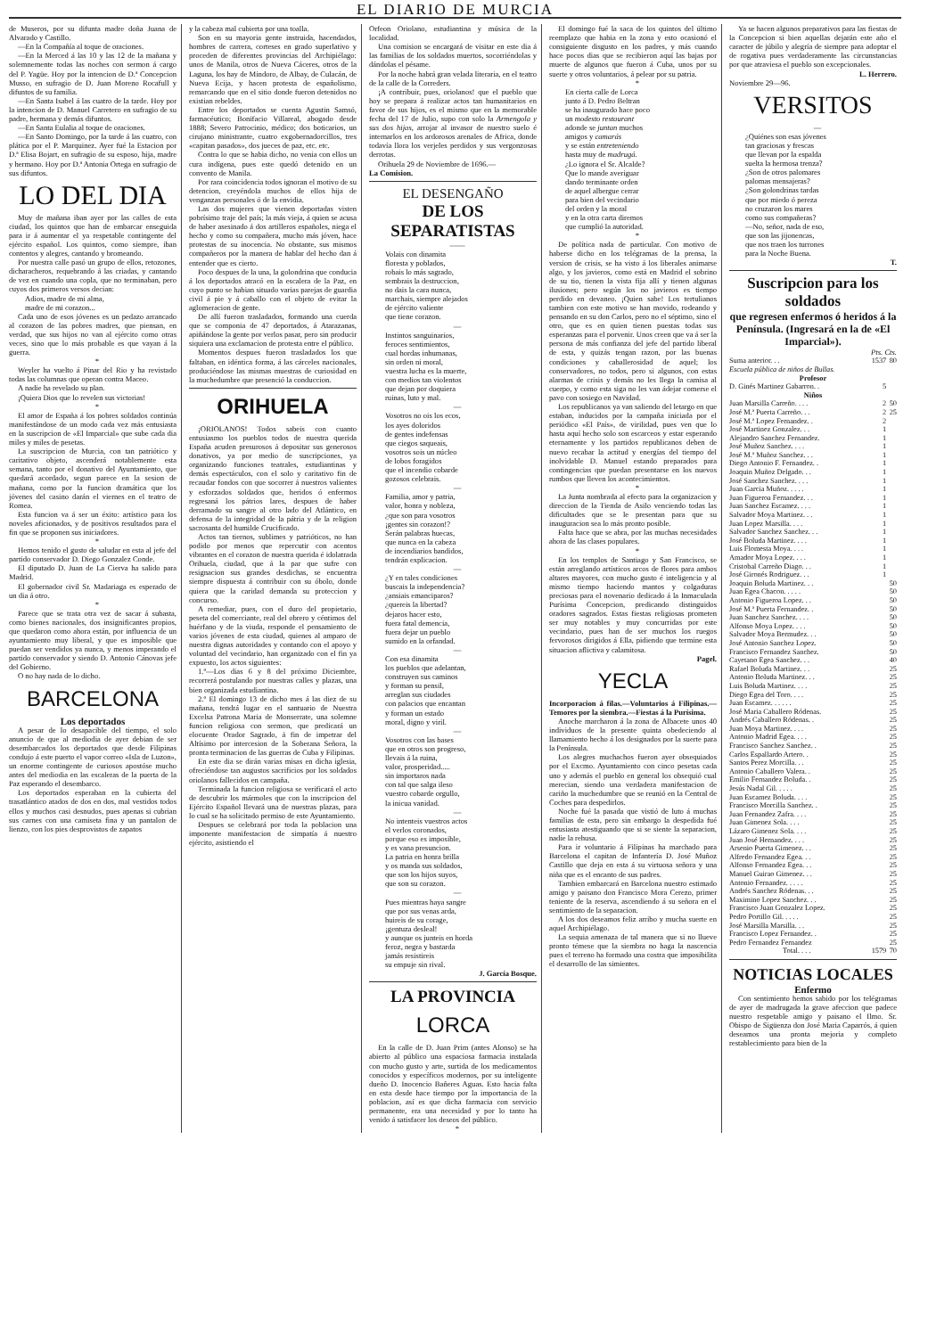EL DIARIO DE MURCIA
de Museros, por su difunta madre doña Juana de Alvarado y Castillo.
—En la Compañía al toque de oraciones.
—En la Merced á las 10 y las 12 de la mañana y solemnemente todas las noches con sermon á cargo del P. Yagüe. Hoy por la intencion de D.ª Concepcion Musso, en sufragio de D. Juan Moreno Rocafull y difuntos de su familia.
—En Santa Isabel á las cuatro de la tarde. Hoy por la intencion de D. Manuel Carretero en sufragio de su padre, hermana y demás difuntos.
—En Santa Eulalia al toque de oraciones.
—En Santo Domingo, por la tarde á las cuatro, con plática por el P. Marquinez. Ayer fué la Estacion por D.ª Elisa Bojart, en sufragio de su esposo, hija, madre y hermano. Hoy por D.ª Antonia Ortega en sufragio de sus difuntos.
LO DEL DIA
Muy de mañana iban ayer por las calles de esta ciudad, los quintos que han de embarcar enseguida para ir á aumentar el ya respetable contingente del ejército español. Los quintos, como siempre, iban contentos y alegres, cantando y bromeando.
Por nuestra calle pasó un grupo de ellos, retozones, dicharacheros, requebrando á las criadas, y cantando de vez en cuando una copla, que no terminaban, pero cuyos dos primeros versos decian:
Adios, madre de mi alma,
madre de mi corazon...
Cada uno de esos jóvenes es un pedazo arrancado al corazon de las pobres madres, que piensan, en verdad, que sus hijos no van al ejército como otras veces, sino que lo más probable es que vayan á la guerra.
*
Weyler ha vuelto á Pinar del Rio y ha revistado todas las columnas que operan contra Maceo.
A nadie ha revelado su plan.
¡Quiera Dios que lo revelen sus victorias!
*
El amor de España á los pobres soldados continúa manifestándose de un modo cada vez más entusiasta en la suscripcion de «El Imparcial» que sube cada dia miles y miles de pesetas.
La suscripcion de Murcia, con tan patriótico y caritativo objeto, ascenderá notablemente esta semana, tanto por el donativo del Ayuntamiento, que quedará acordado, segun parece en la sesion de mañana, como por la funcion dramática que los jóvenes del casino darán el viernes en el teatro de Romea.
Esta funcion va á ser un éxito: artístico para los noveles aficionados, y de positivos resultados para el fin que se proponen sus iniciadores.
*
Hemos tenido el gusto de saludar en esta al jefe del partido conservador D. Diego Gonzalez Conde.
El diputado D. Juan de La Cierva ha salido para Madrid.
El gobernador civil Sr. Madariaga es esperado de un dia á otro.
*
Parece que se trata otra vez de sacar á subasta, como bienes nacionales, dos insignificantes propios, que quedaron como ahora están, por influencia de un ayuntamiento muy liberal, y que es imposible que puedan ser vendidos ya nunca, y menos imperando el partido conservador y siendo D. Antonio Cánovas jefe del Gobierno.
O no hay nada de lo dicho.
BARCELONA
Los deportados
A pesar de lo desapacible del tiempo, el solo anuncio de que al mediodia de ayer debian de ser desembarcados los deportados que desde Filipinas condujo á este puerto el vapor correo «Isla de Luzon», un enorme contingente de curiosos apostóse mucho antes del mediodia en las escaleras de la puerta de la Paz esperando el desembarco.
Los deportados esperaban en la cubierta del trasatlántico atados de dos en dos, mal vestidos todos ellos y muchos casi desnudos, pues apenas si cubrian sus carnes con una camiseta fina y un pantalon de lienzo, con los pies desprovistos de zapatos
y la cabeza mal cubierta por una toalla.
Son en su mayoria gente instruida, hacendados, hombres de carrera, corteses en grado superlativo y proceden de diferentes provincias del Archipiélago: unos de Manila, otros de Nueva Cáceres, otros de la Laguna, los hay de Mindoro, de Albay, de Culacán, de Nueva Ecija, y hacen protesta de españolismo, remarcando que en el sitio donde fueron detenidos no existian rebeldes.
Entre los deportados se cuenta Agustin Samsó, farmacéutico; Bonifacio Villareal, abogado desde 1888; Severo Patrocinio, médico; dos boticarios, un cirujano ministrante, cuatro exgobernadorcillos, tres «capitan pasados», dos jueces de paz, etc. etc.
Contra lo que se habia dicho, no venia con ellos un cura indígena, pues este quedó detenido en un convento de Manila.
Por rara coincidencia todos ignoran el motivo de su detencion, creyéndola muchos de ellos hija de venganzas personales ó de la envidia.
Las dos mujeres que vienen deportadas visten pobrísimo traje del país; la más vieja, á quien se acusa de haber asesinado á dos artilleros españoles, niega el hecho y como su compañera, mucho más jóven, hace protestas de su inocencia. No obstante, sus mismos compañeros por la manera de hablar del hecho dan á entender que es cierto.
Poco despues de la una, la golondrina que conducia á los deportados atracó en la escalera de la Paz, en cuyo punto se habian situado varias parejas de guardia civil á pie y á caballo con el objeto de evitar la aglomeracion de gente.
De allí fueron trasladados, formando una cuerda que se componia de 47 deportados, á Atarazanas, apiñándose la gente por verlos pasar, pero sin producir siquiera una exclamacion de protesta entre el público.
Momentos despues fueron trasladados los que faltaban, en idéntica forma, á las cárceles nacionales, produciéndose las mismas muestras de curiosidad en la muchedumbre que presenció la conduccion.
ORIHUELA
¡ORIOLANOS! Todos sabeis con cuanto entusiasmo los pueblos todos de nuestra querida España acuden presurosos á depositar sus generosos donativos, ya por medio de suscripciones, ya organizando funciones teatrales, estudiantinas y demás espectáculos, con el solo y caritativo fin de recaudar fondos con que socorrer á nuestros valientes y esforzados soldados que, heridos ó enfermos regresaná los pátrios lares, despues de haber derramado su sangre al otro lado del Atlántico, en defensa de la integridad de la pátria y de la religion sacrosanta del humilde Crucificado.
Actos tan tiernos, sublimes y patrióticos, no han podido por menos que repercutir con acentos vibrantes en el corazon de nuestra querida é idolatrada Orihuela, ciudad, que á la par que sufre con resignacion sus grandes desdichas, se encuentra siempre dispuesta á contribuir con su óbolo, donde quiera que la caridad demanda su proteccion y concurso.
A remediar, pues, con el duro del propietario, peseta del comerciante, real del obrero y céntimos del huérfano y de la viuda, responde el pensamiento de varios jóvenes de esta ciudad, quienes al amparo de nuestra dignas autoridades y contando con el apoyo y voluntad del vecindario, han organizado con el fin ya expuesto, los actos siguientes:
1.º—Los dias 6 y 8 del próximo Diciembre, recorrerá postulando por nuestras calles y plazas, una bien organizada estudiantina.
2.º El domingo 13 de dicho mes á las diez de su mañana, tendrá lugar en el santuario de Nuestra Excelsa Patrona Maria de Monserrate, una solemne funcion religiosa con sermon, que predicará un elocuente Orador Sagrado, á fin de impetrar del Altísimo por intercesion de la Soberana Señora, la pronta terminacion de las guerras de Cuba y Filipinas.
En este dia se dirán varias misas en dicha iglesia, ofreciéndose tan augustos sacrificios por los soldados oriolanos fallecidos en campaña.
Terminada la funcion religiosa se verificará el acto de descubrir los mármoles que con la inscripcion del Ejército Español llevará una de nuestras plazas, para lo cual se ha solicitado permiso de este Ayuntamiento.
Despues se celebrará por toda la poblacion una imponente manifestacion de simpatía á nuestro ejército, asistiendo el
Orfeon Oriolano, estudiantina y música de la localidad.
Una comision se encargará de visitar en este dia á las familias de los soldados muertos, socorriéndolas y dándolas el pésame.
Por la noche habrá gran velada literaria, en el teatro de la calle de la Correders.
¡A contribuir, pues, oriolanos! que el pueblo que hoy se prepara á realizar actos tan humanitarios en favor de sus hijos, es el mismo que en la memorable fecha del 17 de Julio, supo con solo la Armengola y sus dos hijas, arrojar al invasor de nuestro suelo é internarlos en los ardorosos arenales de Africa, donde todavía llora los verjeles perdidos y sus vergonzosas derrotas.
Orihuela 29 de Noviembre de 1696.—
La Comision.
EL DESENGAÑO
DE LOS SEPARATISTAS
——
Volais con dinamita
floresta y poblados,
robais lo más sagrado,
sembrais la destruccion,
no dais la cara nunca,
marchais, siempre alejados
de ejército valiente
que tiene corazon.
—
Instintos sanguinarios,
feroces sentimientos,
cual hordas inhumanas,
sin orden ni moral,
vuestra lucha es la muerte,
con medios tan violentos
que dejan por doquiera
ruinas, luto y mal.
—
Vosotros no ois los ecos,
los ayes doloridos
de gentes indefensas
que ciegos saqueais,
vosotros sois un núcleo
de lobos foragidos
que el incendio cobarde
gozosos celebrais.
—
Familia, amor y patria,
valor, honra y nobleza,
¿que son para vosotros
¡gentes sin corazon!?
Serán palabras huecas,
que nunca en la cabeza
de incendiarios bandidos,
tendrán explicacion.
—
¿Y en tales condiciones
buscais la independencia?
¿ansiais emanciparos?
¿quereis la libertad?
dejaros hacer esto,
fuera fatal demencia,
fuera dejar un pueblo
sumido en la orfandad.
—
Con esa dinamita
los pueblos que adelantan,
construyen sus caminos
y forman su pensil,
arreglan sus ciudades
con palacios que encantan
y forman un estado
moral, digno y viril.
—
Vosotros con las bases
que en otros son progreso,
llevais á la ruina,
valor, prosperidad.....
sin importaros nada
con tal que salga ileso
vuestro cobarde orgullo,
la inicua vanidad.
—
No intenteis vuestros actos
el verlos coronados,
porque eso es imposible,
y es vana presuncion.
La patria en honra brilla
y os manda sus soldados,
que son los hijos suyos,
que son su corazon.
—
Pues mientras haya sangre
que por sus venas arda,
huireis de su corage,
¡gentuza desleal!
y aunque os junteis en horda
feroz, negra y bastarda
jamás resistireis
su empuje sin rival.
J. García Bosque.
LA PROVINCIA
LORCA
En la calle de D. Juan Prim (antes Alonso) se ha abierto al público una espaciosa farmacia instalada con mucho gusto y arte, surtida de los medicamentos conocidos y específicos modernos, por su inteligente dueño D. Inocencio Bañeres Aguas. Esto hacia falta en esta desde hace tiempo por la importancia de la poblacion, así es que dicha farmacia con servicio permanente, era una necesidad y por lo tanto ha venido á satisfacer los deseos del público.
*
El domingo fué la saca de los quintos del último reemplazo que habia en la zona y esto ocasionó el consiguiente disgusto en los padres, y más cuando hace pocos dias que se recibieron aquí las bajas por muerte de algunos que fueron á Cuba, unos por su suerte y otros voluntarios, á pelear por su patria.
*
En cierta calle de Lorca
junto á D. Pedro Beltran
se ha inaugurado hace poco
un modesto restaurant
adonde se juntan muchos
amigos y camarás
y se están entreteniendo
hasta muy de madrugá.
¿Lo ignora el Sr. Alcalde?
Que lo mande averiguar
dando terminante orden
de aquel albergue cerrar
para bien del vecindario
del orden y la moral
y en la otra carta diremos
que cumplió la autoridad.
*
De política nada de particular. Con motivo de haberse dicho en los telégramas de la prensa, la version de crisis, se ha visto á los liberales animarse algo, y los javieros, como está en Madrid el sobrino de su tio, tienen la vista fija allí y tienen algunas ilusiones; pero según los no javieros es tiempo perdido en devaneo. ¡Quien sabe! Los tertulianos tambien con este motivo se han movido, rodeando y pensando en su don Carlos, pero no el séptimo, sino el otro, que es en quien tienen puestas todas sus esperanzas para el porvenir. Unos creen que va á ser la persona de más confianza del jefe del partido liberal de esta, y quizás tengan razon, por las buenas condiciones y caballerosidad de aquel; los conservadores, no todos, pero si algunos, con estas alarmas de crisis y demás no les llega la camisa al cuerpo, y como esta siga no les van ádejar comerse el pavo con sosiego en Navidad.
Los republicanos ya van saliendo del letargo en que estaban, inducidos por la campaña iniciada por el periódico «El País», de virilidad, pues ven que lo hasta aquí hecho solo son escarceos y estar esperando eternamente y los partidos republicanos deben de nuevo recabar la actitud y energías del tiempo del inolvidable D. Manuel estando preparados para contingencias que puedan presentarse en los nuevos rumbos que lleven los acontecimientos.
*
La Junta nombrada al efecto para la organizacion y direccion de la Tienda de Asilo venciendo todas las dificultades que se le presentan para que su inauguracion sea lo más pronto posible.
Falta hace que se abra, por las muchas necesidades ahora de las clases populares.
*
En los templos de Santiago y San Francisco, se están arreglando artísticos arcos de flores para ambos altares mayores, con mucho gusto é inteligencia y al mismo tiempo haciendo mantos y colgaduras preciosas para el novenario dedicado á la Inmaculada Purísima Concepcion, predicando distinguidos oradores sagrados. Estas fiestas religiosas prometen ser muy notables y muy concurridas por este vecindario, pues han de ser muchos los ruegos fervorosos dirigidos á Ella, pidiendo que termine esta situacion aflictiva y calamitosa.
Pagel.
YECLA
Incorporacion á filas.—Voluntarios á Filipinas.—Temores por la siembra.—Fiestas á la Purísima.
Anoche marcharon á la zona de Albacete unos 40 individuos de la presente quinta obedeciendo al llamamiento hecho á los designados por la suerte para la Península.
Los alegres muchachos fueron ayer obsequiados por el Excmo. Ayuntamiento con cinco pesetas cada uno y además el pueblo en general los obsequió cual merecian, siendo una verdadera manifestacion de cariño la muchedumbre que se reunió en la Central de Coches para despedirlos.
Noche fué la pasada que vistió de luto á muchas familias de esta, pero sin embargo la despedida fué entusiasta atestiguando que si se siente la separacion, nadie la rehusa.
Para ir voluntario á Filipinas ha marchado para Barcelona el capitan de Infantería D. José Muñoz Castillo que deja en esta á su virtuosa señora y una niña que es el encanto de sus padres.
Tambien embarcará en Barcelona nuestro estimado amigo y paisano don Francisco Mora Cerezo, primer teniente de la reserva, ascendiendo á su señora en el sentimiento de la separacion.
A los dos deseamos feliz arribo y mucha suerte en aquel Archipiélago.
La sequia amenaza de tal manera que si no llueve pronto témese que la siembra no haga la nascencia pues el terreno ha formado una costra que imposibilita el desarrollo de las simientes.
Ya se hacen algunos preparativos para las fiestas de la Concepcion si bien aquellas dejarán este año el caracter de júbilo y alegría de siempre para adoptar el de rogativa pues verdaderamente las circunstancias por que atraviesa el pueblo son excepcionales.
L. Herrero.
Noviembre 29—96.
VERSITOS
—
¿Quiénes son esas jóvenes
tan graciosas y frescas
que llevan por la espalda
suelta la hermosa trenza?
¿Son de otros palomares
palomas mensajeras?
¿Son golondrinas tardas
que por miedo ó pereza
no cruzaron los mares
como sus compañeras?
—No, señor, nada de eso,
que son las jijonencas,
que nos traen los turrones
para la Noche Buena.
T.
Suscripcion para los soldados
que regresen enfermos ó heridos á la Península. (Ingresará en la de «El Imparcial»).
Pts. Cts.
| Suma anterior. . . | 1537 | 80 |
| Escuela pública de niños de Bullas. | | |
| Profesor | | |
| D. Ginés Martinez Gabarron. . | 5 | |
| Niños | | |
| Juan Marsilla Carreño. . . . | 2 | 50 |
| José M.ª Puerta Carreño. . . | 2 | 25 |
| José M.ª Lopez Fernandez. . | 2 | |
| José Martinez Gonzalez. . . | 1 | |
| Alejandro Sanchez Fernandez. | 1 | |
| José Muñoz Sanchez. . . . | 1 | |
| José M.ª Muñoz Sanchez. . . | 1 | |
| Diego Antonio F. Fernandez. . | 1 | |
| Joaquin Muñoz Delgado. . . | 1 | |
| José Sanchez Sanchez. . . . | 1 | |
| Juan Garcia Muñoz. . . . . | 1 | |
| Juan Figueroa Fernandez. . . | 1 | |
| Juan Sanchez Escamez. . . . | 1 | |
| Salvador Moya Martinez. . . | 1 | |
| Juan Lopez Marsilla. . . . | 1 | |
| Salvador Sanchez Sanchez. . . | 1 | |
| José Boluda Martinez. . . . | 1 | |
| Luis Flomesta Moya. . . . | 1 | |
| Amador Moya Lopez. . . . | 1 | |
| Cristobal Carreño Diago. . . | 1 | |
| José Gironés Rodriguez. . . | 1 | |
| Joaquin Boluda Martinez. . . | | 50 |
| Juan Egea Chacon. . . . . | | 50 |
| Antonio Figueroa Lopez. . . | | 50 |
| José M.ª Puerta Fernandez. . | | 50 |
| Juan Sanchez Sanchez. . . . | | 50 |
| Alfonso Moya Lopez. . . . | | 50 |
| Salvador Moya Bermudez. . . | | 50 |
| José Antonio Sanchez Lopez. | | 50 |
| Francisco Fernandez Sanchez. | | 50 |
| Cayetano Egea Sanchez. . . | | 40 |
| Rafael Boluda Martinez. . . | | 25 |
| Antonio Boluda Martinez. . . | | 25 |
| Luis Boluda Martinez. . . . | | 25 |
| Diego Egea del Toro. . . . | | 25 |
| Juan Escamez. . . . . . | | 25 |
| José Maria Caballero Ródenas. | | 25 |
| Andrés Caballero Ródenas. . | | 25 |
| Juan Moya Martinez. . . . | | 25 |
| Antonio Madrid Egea. . . . | | 25 |
| Francisco Sanchez Sanchez. . | | 25 |
| Carlos Espallardo Artero. . | | 25 |
| Santos Perez Morcilla. . . | | 25 |
| Antonio Caballero Valera. . | | 25 |
| Emilio Fernandez Boluda. . | | 25 |
| Jesús Nadal Gil. . . . . | | 25 |
| Juan Escamez Boluda. . . . | | 25 |
| Francisco Morcilla Sanchez. . | | 25 |
| Juan Fernandez Zafra. . . . | | 25 |
| Juan Gimenez Sola. . . . | | 25 |
| Lázaro Gimenez Sola. . . . | | 25 |
| Juan José Hernandez. . . . | | 25 |
| Arsenio Puerta Gimenez. . . | | 25 |
| Alfredo Fernandez Egea. . . | | 25 |
| Alfonso Fernandez Egea. . . | | 25 |
| Manuel Guirao Gimenez. . . | | 25 |
| Antonio Fernandez. . . . . | | 25 |
| Andrés Sanchez Ródenas. . . | | 25 |
| Maximino Lopez Sanchez. . . | | 25 |
| Francisco Juan Gonzalez Lopez. | | 25 |
| Pedro Portillo Gil. . . . . | | 25 |
| José Marsilla Marsilla. . . | | 25 |
| Francisco Lopez Fernandez. . | | 25 |
| Pedro Fernandez Fernandez | | 25 |
| Total. . . . | 1579 | 70 |
NOTICIAS LOCALES
Enfermo
Con sentimiento hemos sabido por los telégramas de ayer de madrugada la grave afeccion que padece nuestro respetable amigo y paisano el Ilmo. Sr. Obispo de Sigüenza don José Maria Caparrós, á quien deseamos una pronta mejoria y completo restablecimiento para bien de la